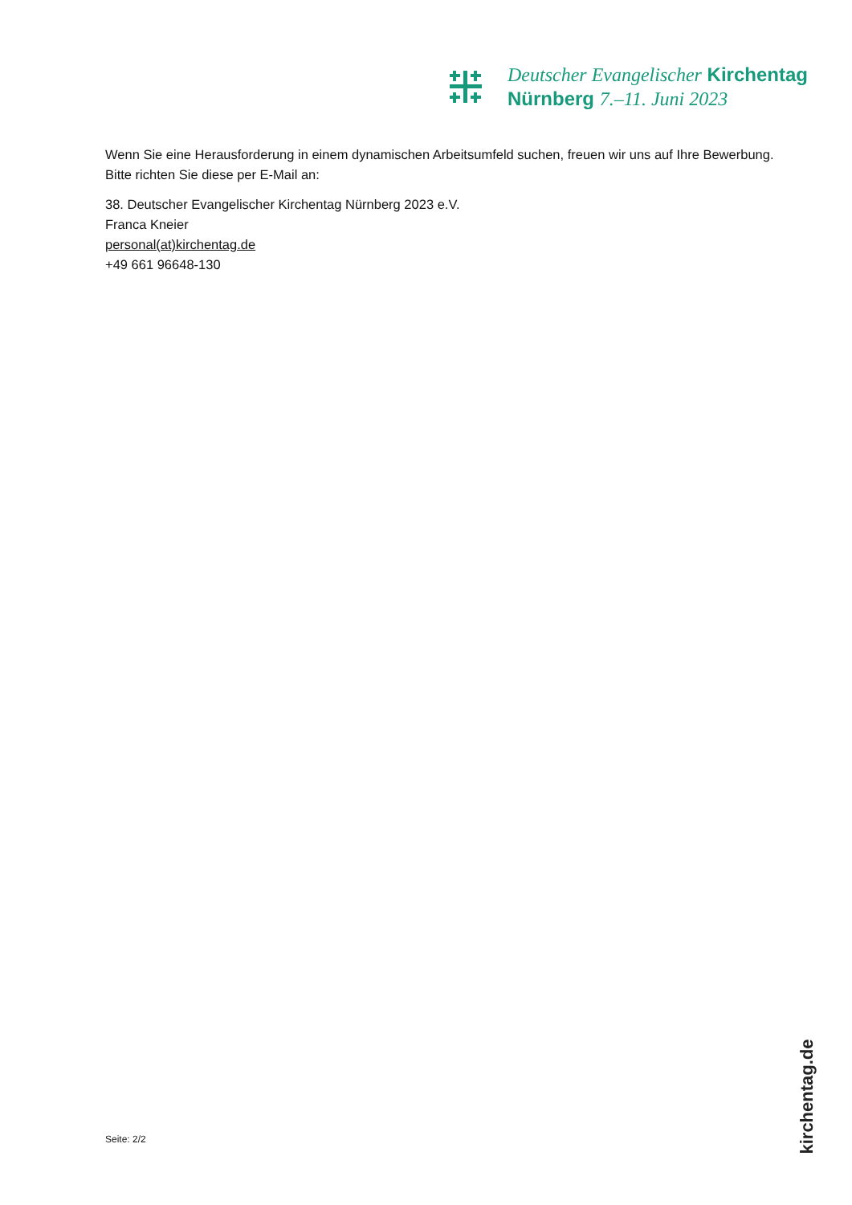Deutscher Evangelischer Kirchentag
Nürnberg 7.–11. Juni 2023
Wenn Sie eine Herausforderung in einem dynamischen Arbeitsumfeld suchen, freuen wir uns auf Ihre Bewerbung. Bitte richten Sie diese per E-Mail an:
38. Deutscher Evangelischer Kirchentag Nürnberg 2023 e.V.
Franca Kneier
personal(at)kirchentag.de
+49 661 96648-130
Seite: 2/2
kirchentag.de